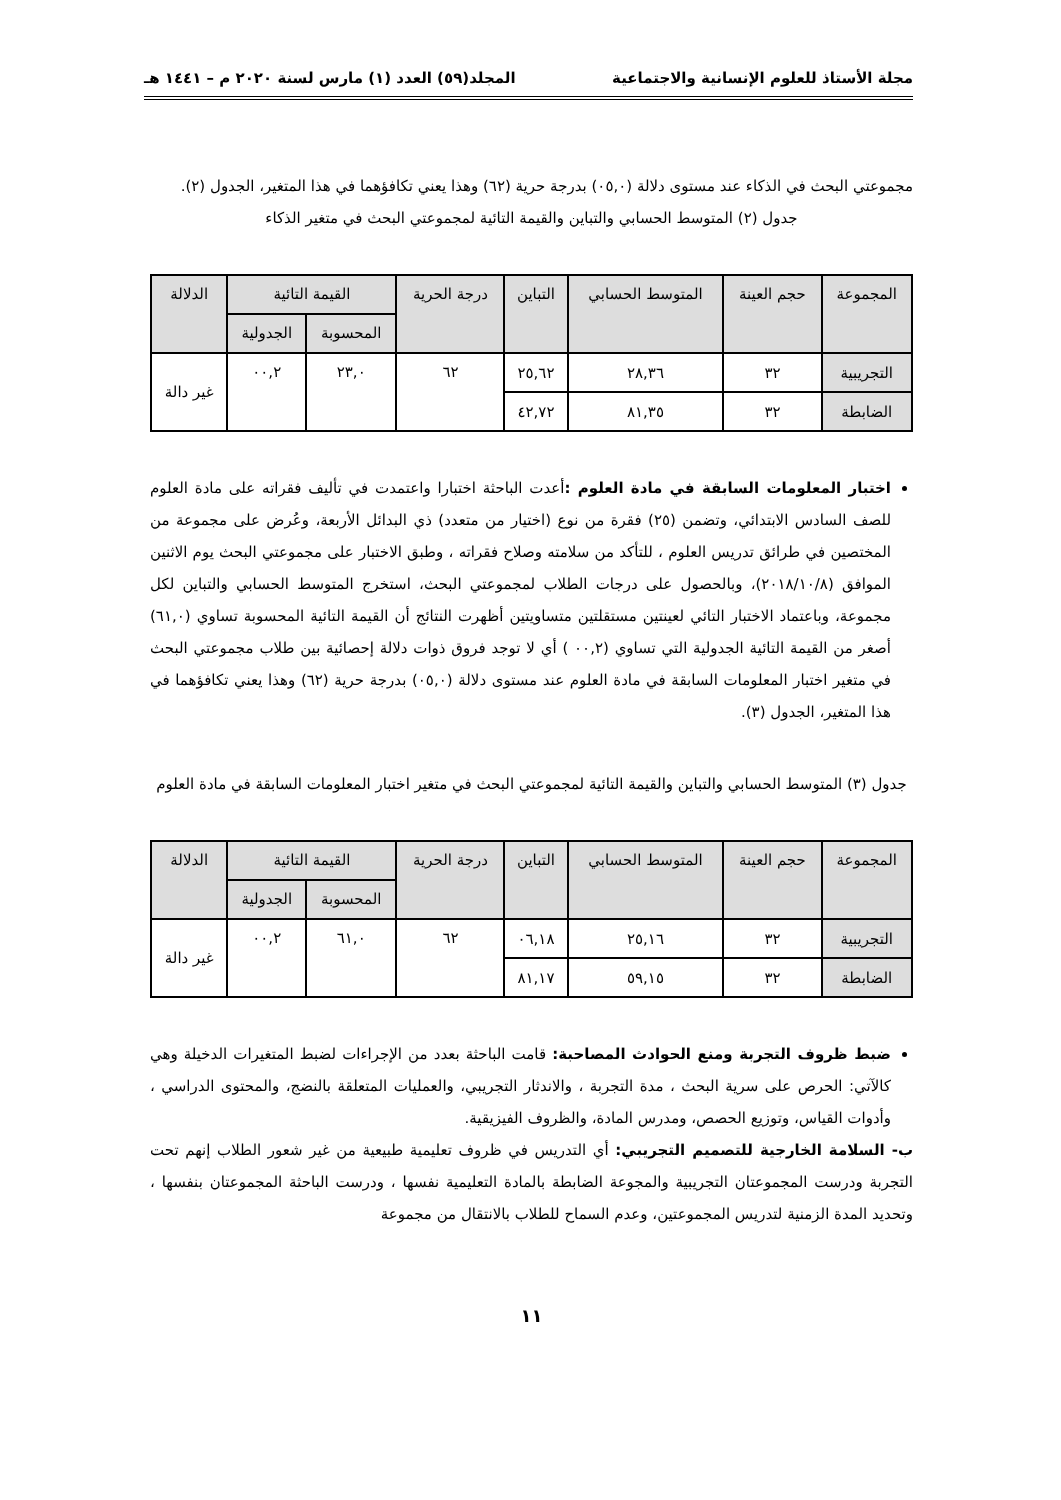مجلة الأستاذ للعلوم الإنسانية والاجتماعية المجلد(٥٩) العدد (١) مارس لسنة ٢٠٢٠ م – ١٤٤١ هـ
مجموعتي البحث في الذكاء عند مستوى دلالة (٠٥,٠) بدرجة حرية (٦٢) وهذا يعني تكافؤهما في هذا المتغير، الجدول (٢).
جدول (٢) المتوسط الحسابي والتباين والقيمة التائية لمجموعتي البحث في متغير الذكاء
| المجموعة | حجم العينة | المتوسط الحسابي | التباين | درجة الحرية | القيمة التائية | | الدلالة |
| --- | --- | --- | --- | --- | --- | --- | --- |
| | | | | | المحسوبة | الجدولية | |
| التجريبية | ٣٢ | ٢٨,٣٦ | ٢٥,٦٢ | ٦٢ | ٢٣,٠ | ٠٠,٢ | غير دالة |
| الضابطة | ٣٢ | ٨١,٣٥ | ٤٢,٧٢ | | | | |
اختبار المعلومات السابقة في مادة العلوم : أعدت الباحثة اختبارا واعتمدت في تأليف فقراته على مادة العلوم للصف السادس الابتدائي، وتضمن (٢٥) فقرة من نوع (اختيار من متعدد) ذي البدائل الأربعة، وعُرض على مجموعة من المختصين في طرائق تدريس العلوم ، للتأكد من سلامته وصلاح فقراته ، وطبق الاختبار على مجموعتي البحث يوم الاثنين الموافق (٢٠١٨/١٠/٨)، وبالحصول على درجات الطلاب لمجموعتي البحث، استخرج المتوسط الحسابي والتباين لكل مجموعة، وباعتماد الاختبار التائي لعينتين مستقلتين متساويتين أظهرت النتائج أن القيمة التائية المحسوبة تساوي (٦١,٠) أصغر من القيمة التائية الجدولية التي تساوي (٠٠,٢ ) أي لا توجد فروق ذوات دلالة إحصائية بين طلاب مجموعتي البحث في متغير اختبار المعلومات السابقة في مادة العلوم عند مستوى دلالة (٠٥,٠) بدرجة حرية (٦٢) وهذا يعني تكافؤهما في هذا المتغير، الجدول (٣).
جدول (٣) المتوسط الحسابي والتباين والقيمة التائية لمجموعتي البحث في متغير اختبار المعلومات السابقة في مادة العلوم
| المجموعة | حجم العينة | المتوسط الحسابي | التباين | درجة الحرية | القيمة التائية | | الدلالة |
| --- | --- | --- | --- | --- | --- | --- | --- |
| | | | | | المحسوبة | الجدولية | |
| التجريبية | ٣٢ | ٢٥,١٦ | ٠٦,١٨ | ٦٢ | ٦١,٠ | ٠٠,٢ | غير دالة |
| الضابطة | ٣٢ | ٥٩,١٥ | ٨١,١٧ | | | | |
ضبط ظروف التجربة ومنع الحوادث المصاحبة: قامت الباحثة بعدد من الإجراءات لضبط المتغيرات الدخيلة وهي كالآتي: الحرص على سرية البحث ، مدة التجربة ، والاندثار التجريبي، والعمليات المتعلقة بالنضج، والمحتوى الدراسي ، وأدوات القياس، وتوزيع الحصص، ومدرس المادة، والظروف الفيزيقية.
ب- السلامة الخارجية للتصميم التجريبي: أي التدريس في ظروف تعليمية طبيعية من غير شعور الطلاب إنهم تحت التجربة ودرست المجموعتان التجريبية والمجوعة الضابطة بالمادة التعليمية نفسها ، ودرست الباحثة المجموعتان بنفسها ، وتحديد المدة الزمنية لتدريس المجموعتين، وعدم السماح للطلاب بالانتقال من مجموعة
١١